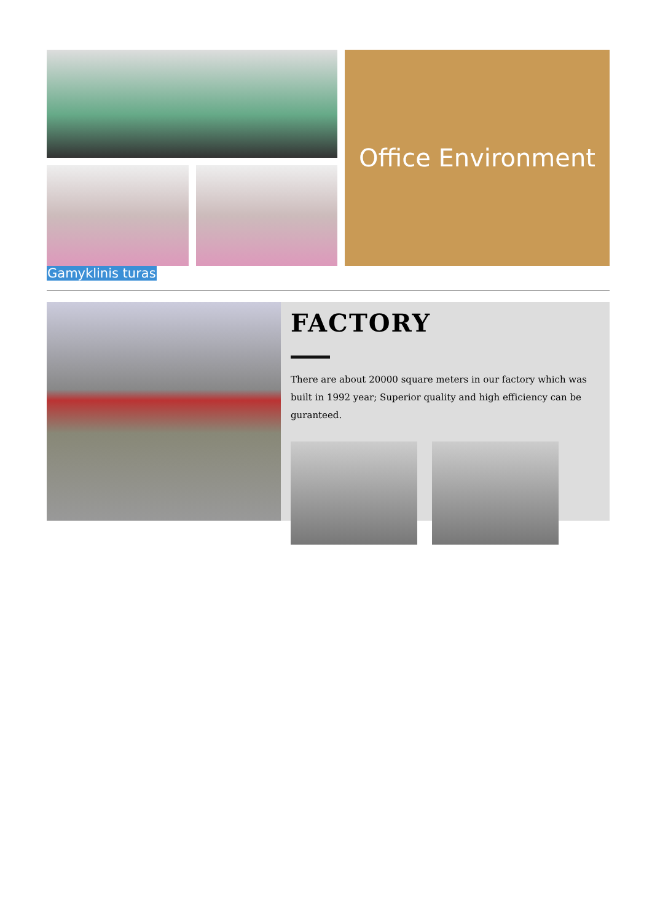Office Environment
Gamyklinis turas
FACTORY
There are about 20000 square meters in our factory which was built in 1992 year; Superior quality and high efficiency can be guranteed.